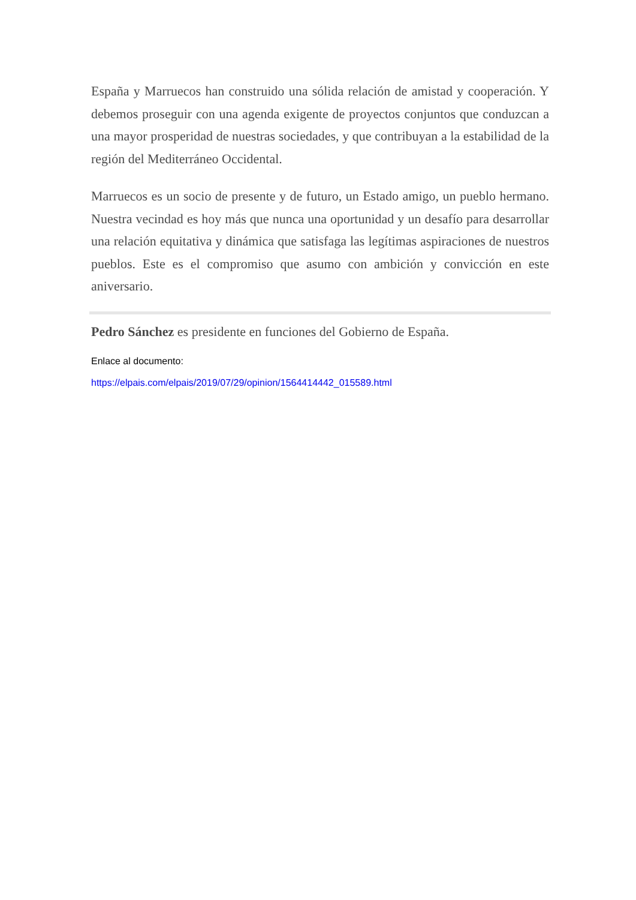España y Marruecos han construido una sólida relación de amistad y cooperación. Y debemos proseguir con una agenda exigente de proyectos conjuntos que conduzcan a una mayor prosperidad de nuestras sociedades, y que contribuyan a la estabilidad de la región del Mediterráneo Occidental.
Marruecos es un socio de presente y de futuro, un Estado amigo, un pueblo hermano. Nuestra vecindad es hoy más que nunca una oportunidad y un desafío para desarrollar una relación equitativa y dinámica que satisfaga las legítimas aspiraciones de nuestros pueblos. Este es el compromiso que asumo con ambición y convicción en este aniversario.
Pedro Sánchez es presidente en funciones del Gobierno de España.
Enlace al documento:
https://elpais.com/elpais/2019/07/29/opinion/1564414442_015589.html